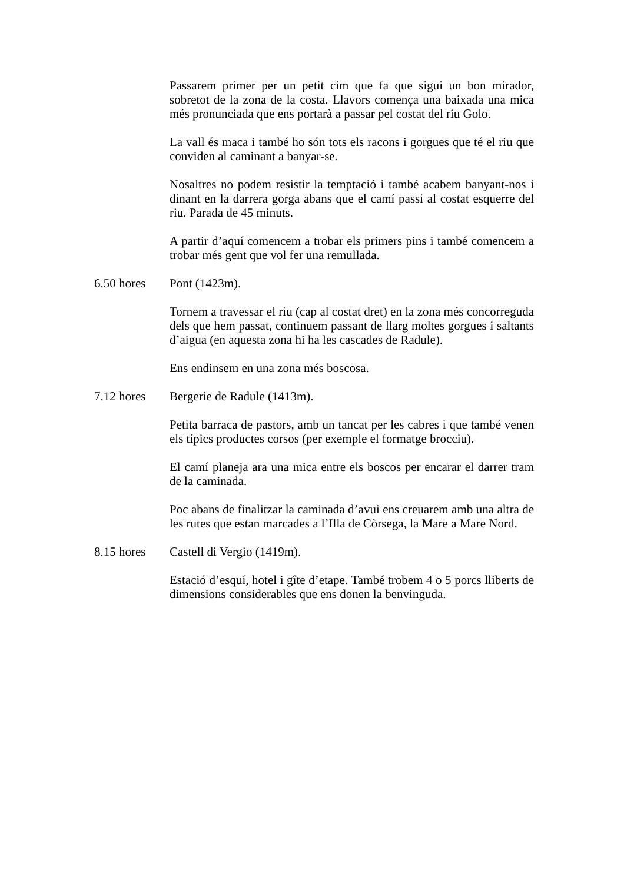Passarem primer per un petit cim que fa que sigui un bon mirador, sobretot de la zona de la costa. Llavors comença una baixada una mica més pronunciada que ens portarà a passar pel costat del riu Golo.
La vall és maca i també ho són tots els racons i gorgues que té el riu que conviden al caminant a banyar-se.
Nosaltres no podem resistir la temptació i també acabem banyant-nos i dinant en la darrera gorga abans que el camí passi al costat esquerre del riu. Parada de 45 minuts.
A partir d’aquí comencem a trobar els primers pins i també comencem a trobar més gent que vol fer una remullada.
6.50 hores Pont (1423m).
Tornem a travessar el riu (cap al costat dret) en la zona més concorreguda dels que hem passat, continuem passant de llarg moltes gorgues i saltants d’aigua (en aquesta zona hi ha les cascades de Radule).
Ens endinsem en una zona més boscosa.
7.12 hores Bergerie de Radule (1413m).
Petita barraca de pastors, amb un tancat per les cabres i que també venen els típics productes corsos (per exemple el formatge brocciu).
El camí planeja ara una mica entre els boscos per encarar el darrer tram de la caminada.
Poc abans de finalitzar la caminada d’avui ens creuarem amb una altra de les rutes que estan marcades a l’Illa de Còrsega, la Mare a Mare Nord.
8.15 hores Castell di Vergio (1419m).
Estació d’esquí, hotel i gîte d’etape. També trobem 4 o 5 porcs lliberts de dimensions considerables que ens donen la benvinguda.